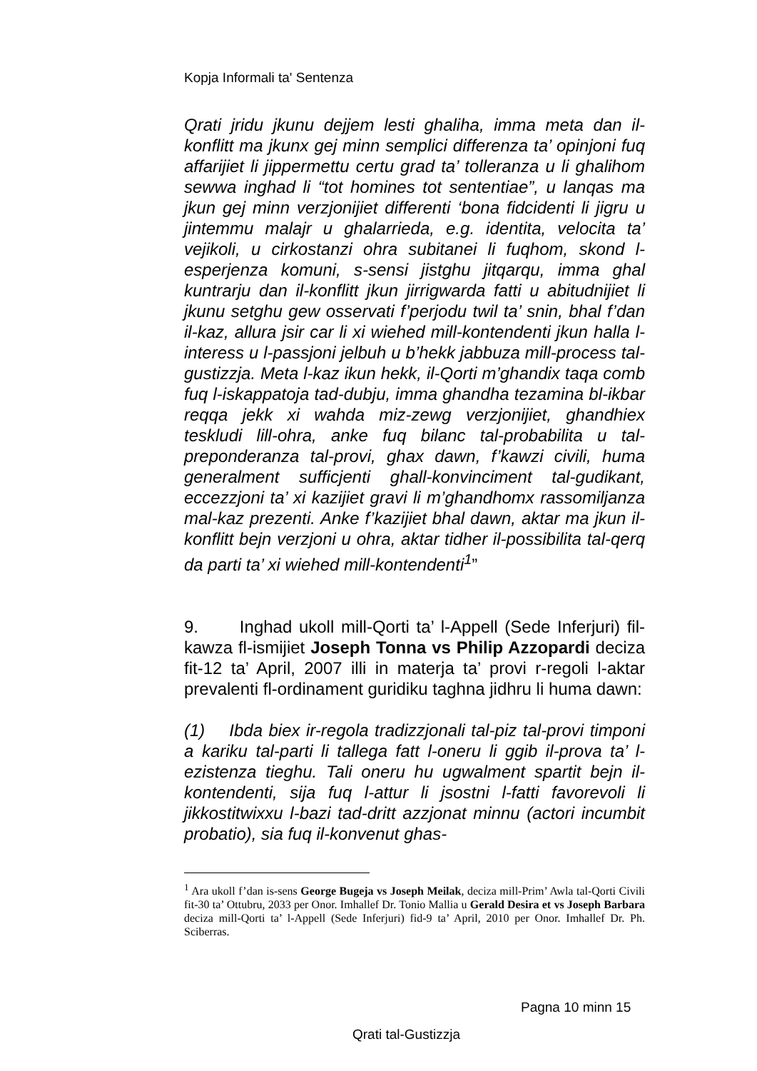Kopja Informali ta' Sentenza
Qrati jridu jkunu dejjem lesti ghaliha, imma meta dan il-konflitt ma jkunx gej minn semplici differenza ta’ opinjoni fuq affarijiet li jippermettu certu grad ta’ tolleranza u li ghalihom sewwa inghad li “tot homines tot sententiae”, u lanqas ma jkun gej minn verzjonijiet differenti ‘bona fidcidenti li jigru u jintemmu malajr u ghalarrieda, e.g. identita, velocita ta’ vejikoli, u cirkostanzi ohra subitanei li fuqhom, skond l-esperjenza komuni, s-sensi jistghu jitqarqu, imma ghal kuntrarju dan il-konflitt jkun jirrigwarda fatti u abitudnijiet li jkunu setghu gew osservati f’perjodu twil ta’ snin, bhal f’dan il-kaz, allura jsir car li xi wiehed mill-kontendenti jkun halla l-interess u l-passjoni jelbuh u b’hekk jabbuza mill-process tal-gustizzja. Meta l-kaz ikun hekk, il-Qorti m’ghandix taqa comb fuq l-iskappatoja tad-dubju, imma ghandha tezamina bl-ikbar reqqa jekk xi wahda miz-zewg verzjonijiet, ghandhiex teskludi lill-ohra, anke fuq bilanc tal-probabilita u tal-preponderanza tal-provi, ghax dawn, f’kawzi civili, huma generalment sufficjenti ghall-konvinciment tal-gudikant, eccezzjoni ta’ xi kazijiet gravi li m’ghandhomx rassomiljanza mal-kaz prezenti. Anke f’kazijiet bhal dawn, aktar ma jkun il-konflitt bejn verzjoni u ohra, aktar tidher il-possibilita tal-qerq da parti ta’ xi wiehed mill-kontendenti<sup>1</sup>”
9. Inghad ukoll mill-Qorti ta’ l-Appell (Sede Inferjuri) fil-kawza fl-ismijiet Joseph Tonna vs Philip Azzopardi deciza fit-12 ta’ April, 2007 illi in materja ta’ provi r-regoli l-aktar prevalenti fl-ordinament guridiku taghna jidhru li huma dawn:
(1) Ibda biex ir-regola tradizzjonali tal-piz tal-provi timponi a kariku tal-parti li tallega fatt l-oneru li ggib il-prova ta’ l-ezistenza tieghu. Tali oneru hu ugwalment spartit bejn il-kontendenti, sija fuq l-attur li jsostni l-fatti favorevoli li jikkostitwixxu l-bazi tad-dritt azzjonat minnu (actori incumbit probatio), sia fuq il-konvenut ghas-
<sup>1</sup> Ara ukoll f’dan is-sens George Bugeja vs Joseph Meilak, deciza mill-Prim’ Awla tal-Qorti Civili fit-30 ta’ Ottubru, 2033 per Onor. Imhallef Dr. Tonio Mallia u Gerald Desira et vs Joseph Barbara deciza mill-Qorti ta’ l-Appell (Sede Inferjuri) fid-9 ta’ April, 2010 per Onor. Imhallef Dr. Ph. Sciberras.
Pagna 10 minn 15
Qrati tal-Gustizzja